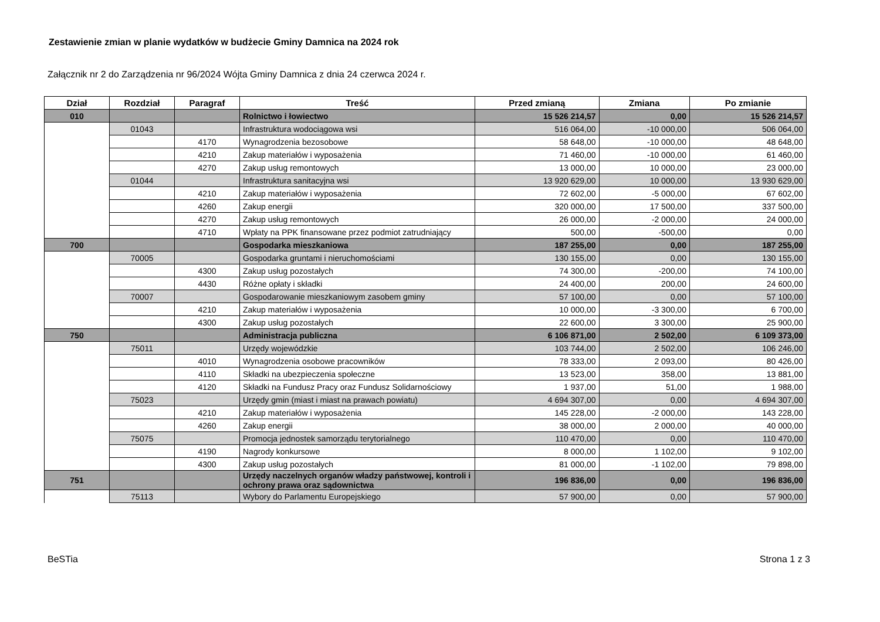Zestawienie zmian w planie wydatków w budżecie Gminy Damnica na 2024 rok
Załącznik nr 2 do Zarządzenia nr 96/2024 Wójta Gminy Damnica z dnia 24 czerwca 2024 r.
| Dział | Rozdział | Paragraf | Treść | Przed zmianą | Zmiana | Po zmianie |
| --- | --- | --- | --- | --- | --- | --- |
| 010 | | | Rolnictwo i łowiectwo | 15 526 214,57 | 0,00 | 15 526 214,57 |
| | 01043 | | Infrastruktura wodociągowa wsi | 516 064,00 | -10 000,00 | 506 064,00 |
| | | 4170 | Wynagrodzenia bezosobowe | 58 648,00 | -10 000,00 | 48 648,00 |
| | | 4210 | Zakup materiałów i wyposażenia | 71 460,00 | -10 000,00 | 61 460,00 |
| | | 4270 | Zakup usług remontowych | 13 000,00 | 10 000,00 | 23 000,00 |
| | 01044 | | Infrastruktura sanitacyjna wsi | 13 920 629,00 | 10 000,00 | 13 930 629,00 |
| | | 4210 | Zakup materiałów i wyposażenia | 72 602,00 | -5 000,00 | 67 602,00 |
| | | 4260 | Zakup energii | 320 000,00 | 17 500,00 | 337 500,00 |
| | | 4270 | Zakup usług remontowych | 26 000,00 | -2 000,00 | 24 000,00 |
| | | 4710 | Wpłaty na PPK finansowane przez podmiot zatrudniający | 500,00 | -500,00 | 0,00 |
| 700 | | | Gospodarka mieszkaniowa | 187 255,00 | 0,00 | 187 255,00 |
| | 70005 | | Gospodarka gruntami i nieruchomościami | 130 155,00 | 0,00 | 130 155,00 |
| | | 4300 | Zakup usług pozostałych | 74 300,00 | -200,00 | 74 100,00 |
| | | 4430 | Różne opłaty i składki | 24 400,00 | 200,00 | 24 600,00 |
| | 70007 | | Gospodarowanie mieszkaniowym zasobem gminy | 57 100,00 | 0,00 | 57 100,00 |
| | | 4210 | Zakup materiałów i wyposażenia | 10 000,00 | -3 300,00 | 6 700,00 |
| | | 4300 | Zakup usług pozostałych | 22 600,00 | 3 300,00 | 25 900,00 |
| 750 | | | Administracja publiczna | 6 106 871,00 | 2 502,00 | 6 109 373,00 |
| | 75011 | | Urzędy wojewódzkie | 103 744,00 | 2 502,00 | 106 246,00 |
| | | 4010 | Wynagrodzenia osobowe pracowników | 78 333,00 | 2 093,00 | 80 426,00 |
| | | 4110 | Składki na ubezpieczenia społeczne | 13 523,00 | 358,00 | 13 881,00 |
| | | 4120 | Składki na Fundusz Pracy oraz Fundusz Solidarnościowy | 1 937,00 | 51,00 | 1 988,00 |
| | 75023 | | Urzędy gmin (miast i miast na prawach powiatu) | 4 694 307,00 | 0,00 | 4 694 307,00 |
| | | 4210 | Zakup materiałów i wyposażenia | 145 228,00 | -2 000,00 | 143 228,00 |
| | | 4260 | Zakup energii | 38 000,00 | 2 000,00 | 40 000,00 |
| | 75075 | | Promocja jednostek samorządu terytorialnego | 110 470,00 | 0,00 | 110 470,00 |
| | | 4190 | Nagrody konkursowe | 8 000,00 | 1 102,00 | 9 102,00 |
| | | 4300 | Zakup usług pozostałych | 81 000,00 | -1 102,00 | 79 898,00 |
| 751 | | | Urzędy naczelnych organów władzy państwowej, kontroli i ochrony prawa oraz sądownictwa | 196 836,00 | 0,00 | 196 836,00 |
| | 75113 | | Wybory do Parlamentu Europejskiego | 57 900,00 | 0,00 | 57 900,00 |
BeSTia Strona 1 z 3